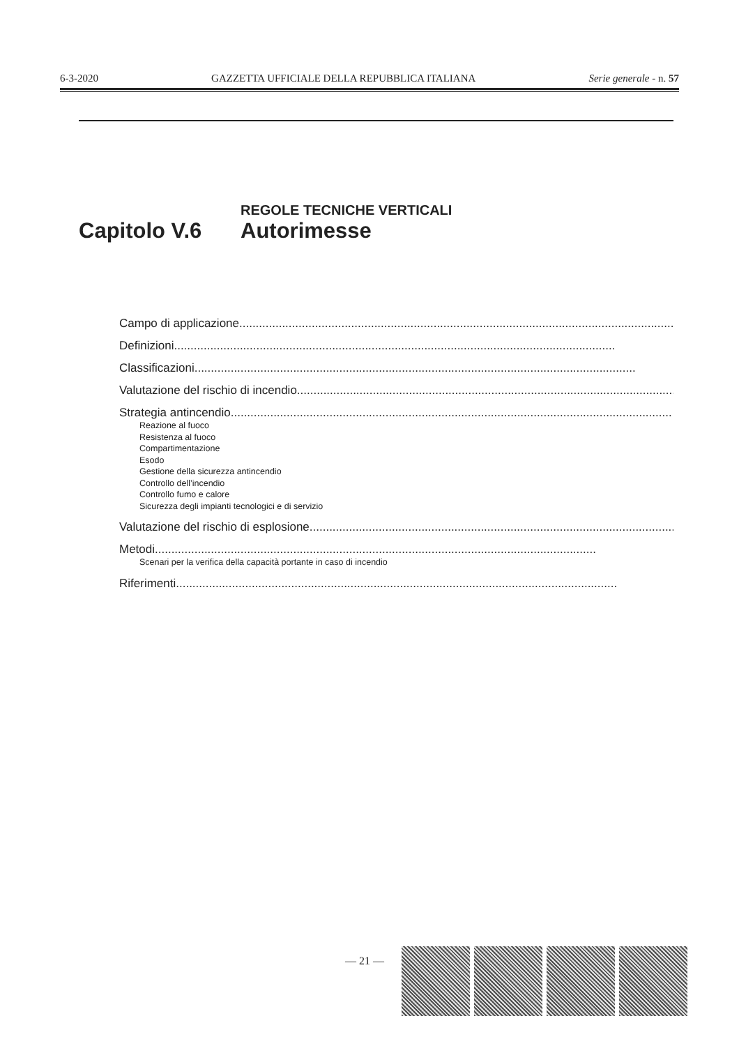6-3-2020 GAZZETTA UFFICIALE DELLA REPUBBLICA ITALIANA Serie generale - n. 57
Capitolo V.6
REGOLE TECNICHE VERTICALI
Autorimesse
Campo di applicazione......................................................................................................................................
Definizioni......................................................................................................................................
Classificazioni......................................................................................................................................
Valutazione del rischio di incendio......................................................................................................................................
Strategia antincendio......................................................................................................................................
Reazione al fuoco
Resistenza al fuoco
Compartimentazione
Esodo
Gestione della sicurezza antincendio
Controllo dell’incendio
Controllo fumo e calore
Sicurezza degli impianti tecnologici e di servizio
Valutazione del rischio di esplosione......................................................................................................................................
Metodi......................................................................................................................................
Scenari per la verifica della capacità portante in caso di incendio
Riferimenti......................................................................................................................................
— 21 —